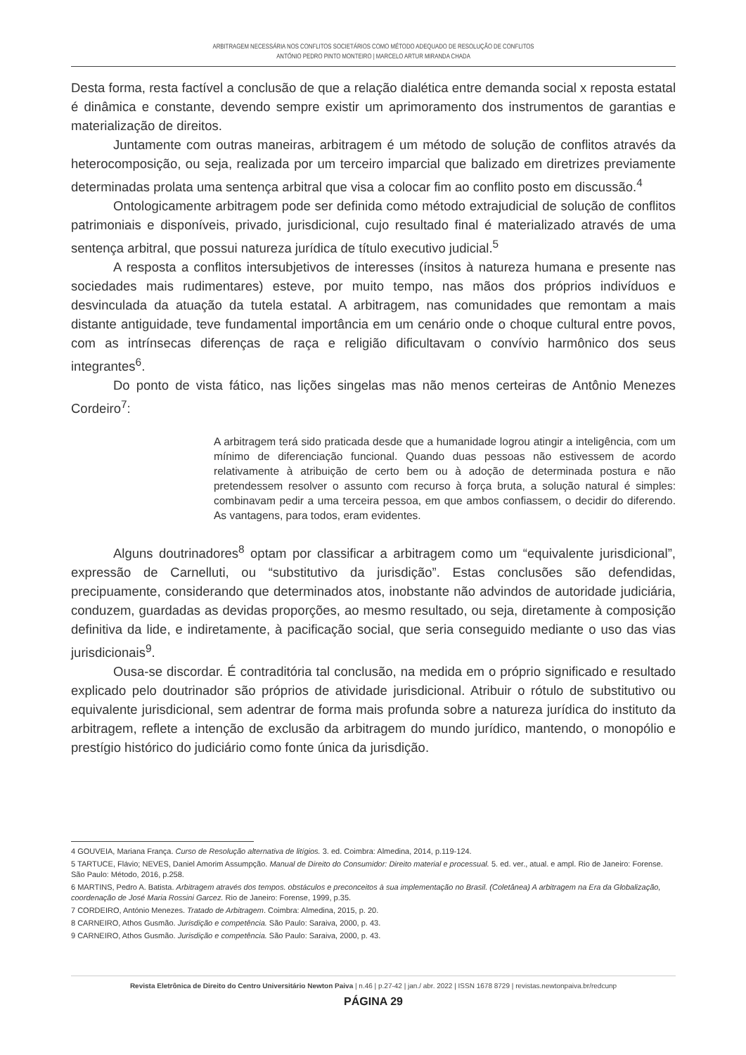ARBITRAGEM NECESSÁRIA NOS CONFLITOS SOCIETÁRIOS COMO MÉTODO ADEQUADO DE RESOLUÇÃO DE CONFLITOS
ANTÓNIO PEDRO PINTO MONTEIRO | MARCELO ARTUR MIRANDA CHADA
Desta forma, resta factível a conclusão de que a relação dialética entre demanda social x reposta estatal é dinâmica e constante, devendo sempre existir um aprimoramento dos instrumentos de garantias e materialização de direitos.
Juntamente com outras maneiras, arbitragem é um método de solução de conflitos através da heterocomposição, ou seja, realizada por um terceiro imparcial que balizado em diretrizes previamente determinadas prolata uma sentença arbitral que visa a colocar fim ao conflito posto em discussão.<sup>4</sup>
Ontologicamente arbitragem pode ser definida como método extrajudicial de solução de conflitos patrimoniais e disponíveis, privado, jurisdicional, cujo resultado final é materializado através de uma sentença arbitral, que possui natureza jurídica de título executivo judicial.<sup>5</sup>
A resposta a conflitos intersubjetivos de interesses (ínsitos à natureza humana e presente nas sociedades mais rudimentares) esteve, por muito tempo, nas mãos dos próprios indivíduos e desvinculada da atuação da tutela estatal. A arbitragem, nas comunidades que remontam a mais distante antiguidade, teve fundamental importância em um cenário onde o choque cultural entre povos, com as intrínsecas diferenças de raça e religião dificultavam o convívio harmônico dos seus integrantes<sup>6</sup>.
Do ponto de vista fático, nas lições singelas mas não menos certeiras de Antônio Menezes Cordeiro<sup>7</sup>:
A arbitragem terá sido praticada desde que a humanidade logrou atingir a inteligência, com um mínimo de diferenciação funcional. Quando duas pessoas não estivessem de acordo relativamente à atribuição de certo bem ou à adoção de determinada postura e não pretendessem resolver o assunto com recurso à força bruta, a solução natural é simples: combinavam pedir a uma terceira pessoa, em que ambos confiassem, o decidir do diferendo. As vantagens, para todos, eram evidentes.
Alguns doutrinadores<sup>8</sup> optam por classificar a arbitragem como um “equivalente jurisdicional”, expressão de Carnelluti, ou “substitutivo da jurisdição”. Estas conclusões são defendidas, precipuamente, considerando que determinados atos, inobstante não advindos de autoridade judiciária, conduzem, guardadas as devidas proporções, ao mesmo resultado, ou seja, diretamente à composição definitiva da lide, e indiretamente, à pacificação social, que seria conseguido mediante o uso das vias jurisdicionais<sup>9</sup>.
Ousa-se discordar. É contraditória tal conclusão, na medida em o próprio significado e resultado explicado pelo doutrinador são próprios de atividade jurisdicional. Atribuir o rótulo de substitutivo ou equivalente jurisdicional, sem adentrar de forma mais profunda sobre a natureza jurídica do instituto da arbitragem, reflete a intenção de exclusão da arbitragem do mundo jurídico, mantendo, o monopólio e prestígio histórico do judiciário como fonte única da jurisdição.
4 GOUVEIA, Mariana França. Curso de Resolução alternativa de litígios. 3. ed. Coimbra: Almedina, 2014, p.119-124.
5 TARTUCE, Flávio; NEVES, Daniel Amorim Assumpção. Manual de Direito do Consumidor: Direito material e processual. 5. ed. ver., atual. e ampl. Rio de Janeiro: Forense. São Paulo: Método, 2016, p.258.
6 MARTINS, Pedro A. Batista. Arbitragem através dos tempos. obstáculos e preconceitos à sua implementação no Brasil. (Coletânea) A arbitragem na Era da Globalização, coordenação de José Maria Rossini Garcez. Rio de Janeiro: Forense, 1999, p.35.
7 CORDEIRO, António Menezes. Tratado de Arbitragem. Coimbra: Almedina, 2015, p. 20.
8 CARNEIRO, Athos Gusmão. Jurisdição e competência. São Paulo: Saraiva, 2000, p. 43.
9 CARNEIRO, Athos Gusmão. Jurisdição e competência. São Paulo: Saraiva, 2000, p. 43.
Revista Eletrônica de Direito do Centro Universitário Newton Paiva | n.46 | p.27-42 | jan./ abr. 2022 | ISSN 1678 8729 | revistas.newtonpaiva.br/redcunp
PÁGINA 29